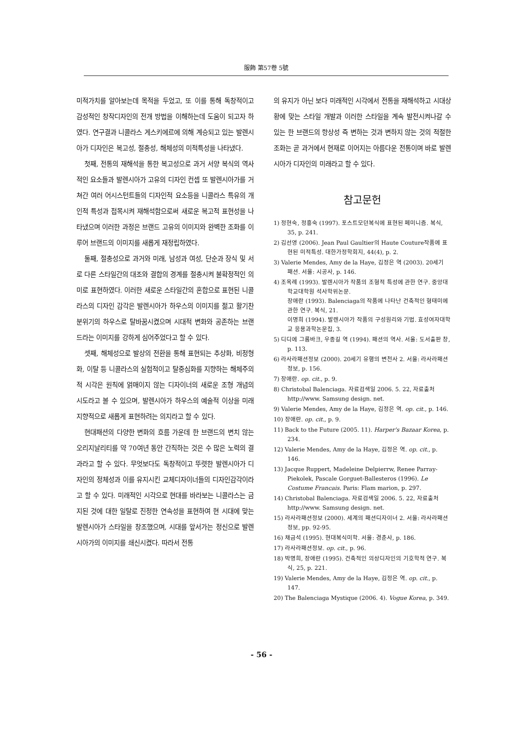服飾 第57卷 5號
미적가치를 알아보는데 목적을 두었고, 또 이를 통해 독창적이고 감성적인 창작디자인의 전개 방법을 이해하는데 도움이 되고자 하였다. 연구결과 니콜라스 게스키에르에 의해 계승되고 있는 발렌시아가 디자인은 복고성, 절충성, 해체성의 미적특성을 나타냈다.
첫째, 전통의 재해석을 통한 복고성으로 과거 서양 복식의 역사적인 요소들과 발렌시아가 고유의 디자인 컨셉 또 발렌시아가를 거쳐간 여러 어시스턴트들의 디자인적 요소등을 니콜라스 특유의 개인적 특성과 접목시켜 재해석함으로써 새로운 복고적 표현성을 나타냈으며 이러한 과정은 브랜드 고유의 이미지와 완벽한 조화를 이루어 브랜드의 이미지를 새롭게 재정립하였다.
둘째, 절충성으로 과거와 미래, 남성과 여성, 단순과 장식 및 서로 다른 스타일간의 대조와 결합의 경계를 절충시켜 불확정적인 의미로 표현하였다. 이러한 새로운 스타일간의 혼합으로 표현된 니콜라스의 디자인 감각은 발렌시아가 하우스의 이미지를 젊고 활기찬 분위기의 하우스로 탈바꿈시켰으며 시대적 변화와 공존하는 브랜드라는 이미지를 강하게 심어주었다고 할 수 있다.
셋째, 해체성으로 발상의 전환을 통해 표현되는 추상화, 비정형화, 이탈 등 니콜라스의 실험적이고 탈중심화를 지향하는 해체주의적 시각은 원칙에 얽매이지 않는 디자이너의 새로운 조형 개념의 시도라고 볼 수 있으며, 발렌시아가 하우스의 예술적 이상을 미래지향적으로 새롭게 표현하려는 의지라고 할 수 있다.
현대패션의 다양한 변화의 흐름 가운데 한 브랜드의 변치 않는 오리지날리티를 약 70여년 동안 간직하는 것은 수 많은 노력의 결과라고 할 수 있다. 무엇보다도 독창적이고 뚜렷한 발렌시아가 디자인의 정체성과 이를 유지시킨 교체디자이너들의 디자인감각이라고 할 수 있다. 미래적인 시각으로 현대를 바라보는 니콜라스는 금지된 것에 대한 일탈로 진정한 연속성을 표현하여 현 시대에 맞는 발렌시아가 스타일을 창조했으며, 시대를 앞서가는 정신으로 발렌시아가의 이미지를 쇄신시켰다. 따라서 전통
의 유지가 아닌 보다 미래적인 시각에서 전통을 재해석하고 시대상황에 맞는 스타일 개발과 이러한 스타일을 계속 발전시켜나갈 수 있는 한 브랜드의 항상성 즉 변하는 것과 변하지 않는 것의 적절한 조화는 곧 과거에서 현재로 이어지는 아름다운 전통이며 바로 발렌시아가 디자인의 미래라고 할 수 있다.
참고문헌
1) 정현숙, 정흥숙 (1997). 포스트모던복식에 표현된 페미니즘. 복식, 35, p. 241.
2) 김선영 (2006). Jean Paul Gaultier의 Haute Couture작품에 표현된 미적특성. 대한가정학회지, 44(4), p. 2.
3) Valerie Mendes, Amy de la Haye, 김정은 역 (2003). 20세기 패션. 서울: 시공사, p. 146.
4) 조옥례 (1993). 발렌시아가 작품의 조형적 특성에 관한 연구. 중앙대학교대학원 석사학위논문.
장애란 (1993). Balenciaga의 작품에 나타난 건축적인 형태미에 관한 연구. 복식, 21.
이명희 (1994). 발렌시아가 작품의 구성원리와 기법. 효성여자대학교 응용과학논문집, 3.
5) 디디에 그룸바크, 우종길 역 (1994). 패션의 역사. 서울: 도서출판 창, p. 113.
6) 라사라패션정보 (2000). 20세기 유행의 변천사 2. 서울: 라사라패션정보, p. 156.
7) 장애란. op. cit., p. 9.
8) Christobal Balenciaga. 자료검색일 2006. 5. 22, 자료출처 http://www. Samsung design. net.
9) Valerie Mendes, Amy de la Haye, 김정은 역. op. cit., p. 146.
10) 장애란. op. cit., p. 9.
11) Back to the Future (2005. 11). Harper's Bazaar Korea, p. 234.
12) Valerie Mendes, Amy de la Haye, 김정은 역. op. cit., p. 146.
13) Jacque Ruppert, Madeleine Delpierrw, Renee Parray-Piekolek, Pascale Gorguet-Ballesteros (1996). Le Costume Francais. Paris: Flam marion, p. 297.
14) Christobal Balenciaga. 자료검색일 2006. 5. 22, 자료출처 http://www. Samsung design. net.
15) 라사라패션정보 (2000). 세계의 패션디자이너 2. 서울: 라사라패션정보, pp. 92-95.
16) 채금석 (1995). 현대복식미학. 서울: 경춘사, p. 186.
17) 라사라패션정보. op. cit., p. 96.
18) 박명희, 장애란 (1995). 건축적인 의상디자인의 기호학적 연구. 복식, 25, p. 221.
19) Valerie Mendes, Amy de la Haye, 김정은 역. op. cit., p. 147.
20) The Balenciaga Mystique (2006. 4). Vogue Korea, p. 349.
- 56 -